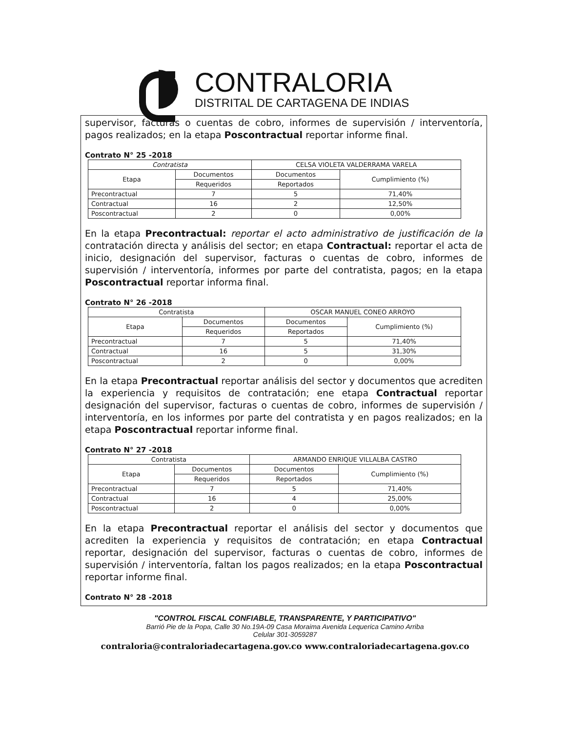CONTRALORIA
DISTRITAL DE CARTAGENA DE INDIAS
supervisor, facturas o cuentas de cobro, informes de supervisión / interventoría, pagos realizados; en la etapa Poscontractual reportar informe final.
Contrato N° 25 -2018
| Contratista | | CELSA VIOLETA VALDERRAMA VARELA | |
| Etapa | Documentos | Documentos | Cumplimiento (%) |
| | Requeridos | Reportados | |
| Precontractual | 7 | 5 | 71,40% |
| Contractual | 16 | 2 | 12,50% |
| Poscontractual | 2 | 0 | 0,00% |
En la etapa Precontractual: reportar el acto administrativo de justificación de la contratación directa y análisis del sector; en etapa Contractual: reportar el acta de inicio, designación del supervisor, facturas o cuentas de cobro, informes de supervisión / interventoría, informes por parte del contratista, pagos; en la etapa Poscontractual reportar informa final.
Contrato N° 26 -2018
| Contratista | | OSCAR MANUEL CONEO ARROYO | |
| Etapa | Documentos | Documentos | Cumplimiento (%) |
| | Requeridos | Reportados | |
| Precontractual | 7 | 5 | 71,40% |
| Contractual | 16 | 5 | 31,30% |
| Poscontractual | 2 | 0 | 0,00% |
En la etapa Precontractual reportar análisis del sector y documentos que acrediten la experiencia y requisitos de contratación; ene etapa Contractual reportar designación del supervisor, facturas o cuentas de cobro, informes de supervisión / interventoría, en los informes por parte del contratista y en pagos realizados; en la etapa Poscontractual reportar informe final.
Contrato N° 27 -2018
| Contratista | | ARMANDO ENRIQUE VILLALBA CASTRO | |
| Etapa | Documentos | Documentos | Cumplimiento (%) |
| | Requeridos | Reportados | |
| Precontractual | 7 | 5 | 71,40% |
| Contractual | 16 | 4 | 25,00% |
| Poscontractual | 2 | 0 | 0,00% |
En la etapa Precontractual reportar el análisis del sector y documentos que acrediten la experiencia y requisitos de contratación; en etapa Contractual reportar, designación del supervisor, facturas o cuentas de cobro, informes de supervisión / interventoría, faltan los pagos realizados; en la etapa Poscontractual reportar informe final.
Contrato N° 28 -2018
"CONTROL FISCAL CONFIABLE, TRANSPARENTE, Y PARTICIPATIVO"
Barrió Pie de la Popa, Calle 30 No.19A-09 Casa Moraima Avenida Lequerica Camino Arriba
Celular 301-3059287
contraloria@contraloriadecartagena.gov.co www.contraloriadecartagena.gov.co